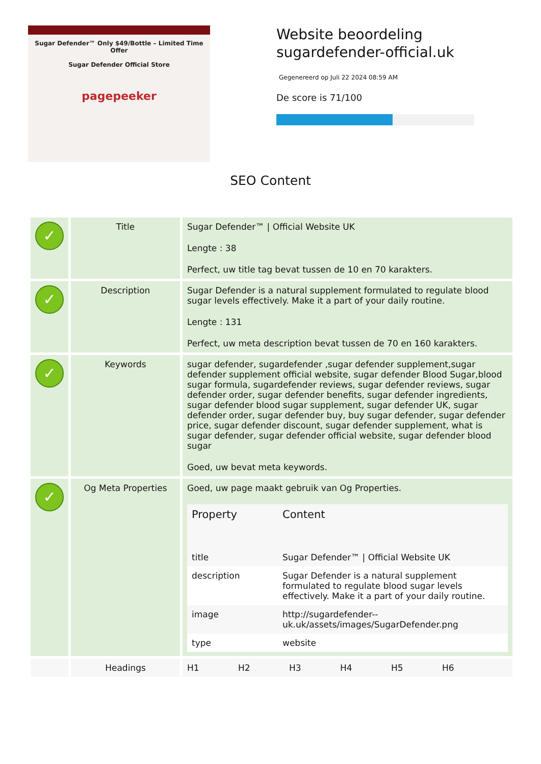Sugar Defender™ Only $49/Bottle – Limited Time Offer
Sugar Defender Official Store
pagepeeker
Website beoordeling
sugardefender-official.uk
Gegenereerd op Juli 22 2024 08:59 AM
De score is 71/100
SEO Content
| ✓ | Title | Sugar Defender™ / Official Website UK Lengte : 38 Perfect, uw title tag bevat tussen de 10 en 70 karakters. |
| ✓ | Description | Sugar Defender is a natural supplement formulated to regulate blood sugar levels effectively. Make it a part of your daily routine. Lengte : 131 Perfect, uw meta description bevat tussen de 70 en 160 karakters. |
| ✓ | Keywords | sugar defender, sugardefender ,sugar defender supplement,sugar defender supplement official website, sugar defender Blood Sugar,blood sugar formula, sugardefender reviews, sugar defender reviews, sugar defender order, sugar defender benefits, sugar defender ingredients, sugar defender blood sugar supplement, sugar defender UK, sugar defender order, sugar defender buy, buy sugar defender, sugar defender price, sugar defender discount, sugar defender supplement, what is sugar defender, sugar defender official website, sugar defender blood sugar Goed, uw bevat meta keywords. |
| ✓ | Og Meta Properties | Goed, uw page maakt gebruik van Og Properties. / Property / Content / / --- / --- / / title / Sugar Defender™ / Official Website UK / / description / Sugar Defender is a natural supplement formulated to regulate blood sugar levels effectively. Make it a part of your daily routine. / / image / http://sugardefender--uk.uk/assets/images/SugarDefender.png / / type / website / |
| | Headings | H1 H2 H3 H4 H5 H6 |